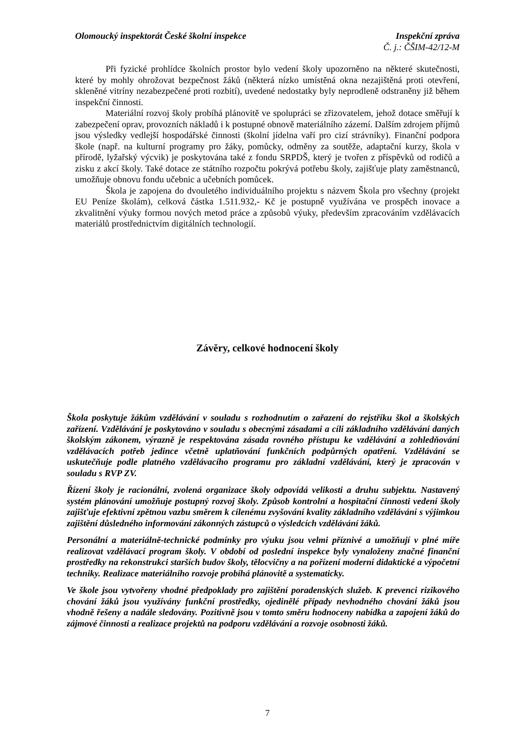Olomoucký inspektorát České školní inspekce
Inspekční zpráva
Č. j.: ČŠIM-42/12-M
Při fyzické prohlídce školních prostor bylo vedení školy upozorněno na některé skutečnosti, které by mohly ohrožovat bezpečnost žáků (některá nízko umístěná okna nezajištěná proti otevření, skleněné vitríny nezabezpečené proti rozbití), uvedené nedostatky byly neprodleně odstraněny již během inspekční činnosti.
Materiální rozvoj školy probíhá plánovitě ve spolupráci se zřizovatelem, jehož dotace směřují k zabezpečení oprav, provozních nákladů i k postupné obnově materiálního zázemí. Dalším zdrojem příjmů jsou výsledky vedlejší hospodářské činnosti (školní jídelna vaří pro cizí strávníky). Finanční podpora škole (např. na kulturní programy pro žáky, pomůcky, odměny za soutěže, adaptační kurzy, škola v přírodě, lyžařský výcvik) je poskytována také z fondu SRPDŠ, který je tvořen z příspěvků od rodičů a zisku z akcí školy. Také dotace ze státního rozpočtu pokrývá potřebu školy, zajišťuje platy zaměstnanců, umožňuje obnovu fondu učebnic a učebních pomůcek.
Škola je zapojena do dvouletého individuálního projektu s názvem Škola pro všechny (projekt EU Peníze školám), celková částka 1.511.932,- Kč je postupně využívána ve prospěch inovace a zkvalitnění výuky formou nových metod práce a způsobů výuky, především zpracováním vzdělávacích materiálů prostřednictvím digitálních technologií.
Závěry, celkové hodnocení školy
Škola poskytuje žákům vzdělávání v souladu s rozhodnutím o zařazení do rejstříku škol a školských zařízení. Vzdělávání je poskytováno v souladu s obecnými zásadami a cíli základního vzdělávání daných školským zákonem, výrazně je respektována zásada rovného přístupu ke vzdělávání a zohledňování vzdělávacích potřeb jedince včetně uplatňování funkčních podpůrných opatření. Vzdělávání se uskutečňuje podle platného vzdělávacího programu pro základní vzdělávání, který je zpracován v souladu s RVP ZV.
Řízení školy je racionální, zvolená organizace školy odpovídá velikosti a druhu subjektu. Nastavený systém plánování umožňuje postupný rozvoj školy. Způsob kontrolní a hospitační činnosti vedení školy zajišťuje efektivní zpětnou vazbu směrem k cílenému zvyšování kvality základního vzdělávání s výjimkou zajištění důsledného informování zákonných zástupců o výsledcích vzdělávání žáků.
Personální a materiálně-technické podmínky pro výuku jsou velmi příznivé a umožňují v plné míře realizovat vzdělávací program školy. V období od poslední inspekce byly vynaloženy značné finanční prostředky na rekonstrukci starších budov školy, tělocvičny a na pořízení moderní didaktické a výpočetní techniky. Realizace materiálního rozvoje probíhá plánovitě a systematicky.
Ve škole jsou vytvořeny vhodné předpoklady pro zajištění poradenských služeb. K prevenci rizikového chování žáků jsou využívány funkční prostředky, ojedinělé případy nevhodného chování žáků jsou vhodně řešeny a nadále sledovány. Pozitivně jsou v tomto směru hodnoceny nabídka a zapojení žáků do zájmové činnosti a realizace projektů na podporu vzdělávání a rozvoje osobnosti žáků.
7